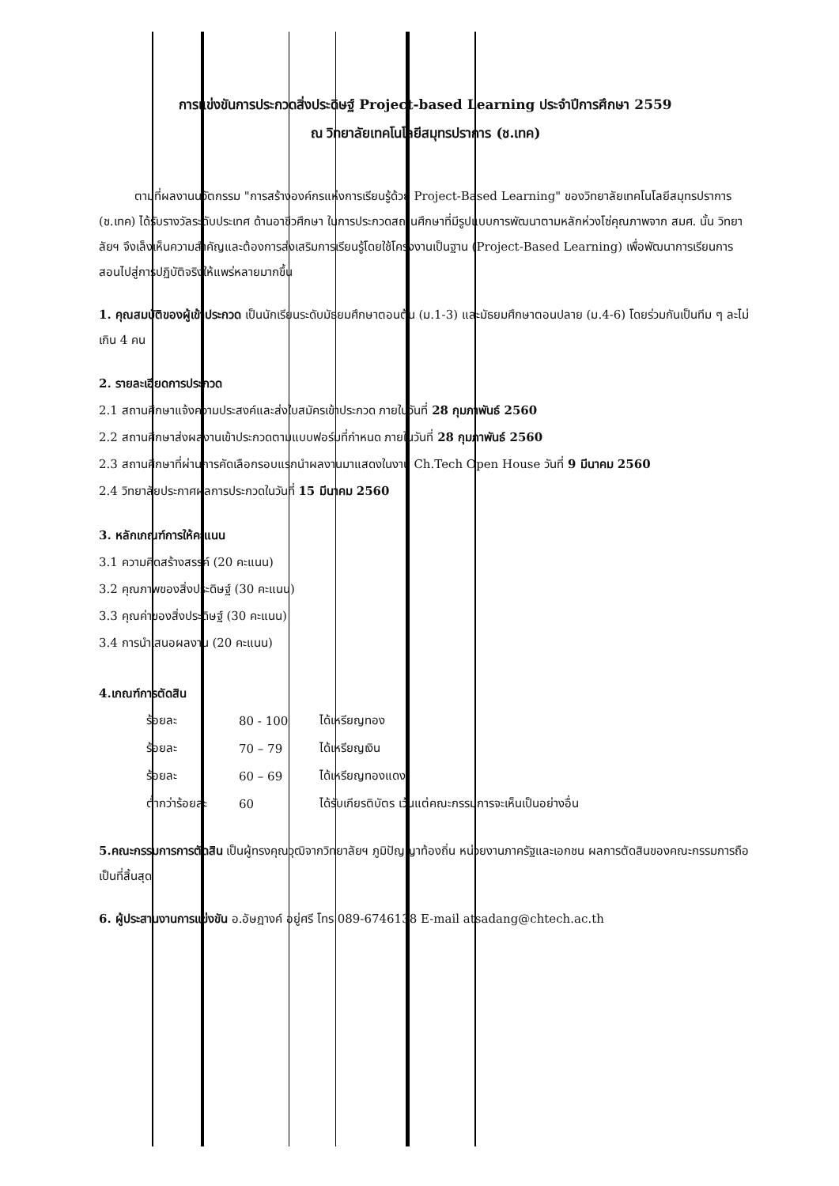การแข่งขันการประกวดสิ่งประดิษฐ์ Project-based Learning ประจำปีการศึกษา 2559
ณ วิทยาลัยเทคโนโลยีสมุทรปราการ (ช.เทค)
   ตามที่ผลงานนวัตกรรม "การสร้างองค์กรแห่งการเรียนรู้ด้วย Project-Based Learning" ของวิทยาลัยเทคโนโลยีสมุทรปราการ (ช.เทค) ได้รับรางวัลระดับประเทศ ด้านอาชีวศึกษา ในการประกวดสถานศึกษาที่มีรูปแบบการพัฒนาตามหลักห่วงโซ่คุณภาพจาก สมศ. นั้น วิทยาลัยฯ จึงเล็งเห็นความสำคัญและต้องการส่งเสริมการเรียนรู้โดยใช้โครงงานเป็นฐาน (Project-Based Learning) เพื่อพัฒนาการเรียนการสอนไปสู่การปฏิบัติจริงให้แพร่หลายมากขึ้น
1. คุณสมบัติของผู้เข้าประกวด เป็นนักเรียนระดับมัธยมศึกษาตอนต้น (ม.1-3) และมัธยมศึกษาตอนปลาย (ม.4-6) โดยร่วมกันเป็นทีม ๆ ละไม่เกิน 4 คน
2. รายละเอียดการประกวด
2.1 สถานศึกษาแจ้งความประสงค์และส่งใบสมัครเข้าประกวด ภายในวันที่ 28 กุมภาพันธ์ 2560
2.2 สถานศึกษาส่งผลงานเข้าประกวดตามแบบฟอร์มที่กำหนด ภายในวันที่ 28 กุมภาพันธ์ 2560
2.3 สถานศึกษาที่ผ่านการคัดเลือกรอบแรกนำผลงานมาแสดงในงาน Ch.Tech Open House วันที่ 9 มีนาคม 2560
2.4 วิทยาลัยประกาศผลการประกวดในวันที่ 15 มีนาคม 2560
3. หลักเกณฑ์การให้คะแนน
3.1 ความคิดสร้างสรรค์ (20 คะแนน)
3.2 คุณภาพของสิ่งประดิษฐ์ (30 คะแนน)
3.3 คุณค่าของสิ่งประดิษฐ์ (30 คะแนน)
3.4 การนำเสนอผลงาน (20 คะแนน)
4.เกณฑ์การตัดสิน
| ร้อยละ | 80 - 100 | ได้เหรียญทอง |
| ร้อยละ | 70 – 79 | ได้เหรียญเงิน |
| ร้อยละ | 60 – 69 | ได้เหรียญทองแดง |
| ต่ำกว่าร้อยละ | 60 | ได้รับเกียรติบัตร เว้นแต่คณะกรรมการจะเห็นเป็นอย่างอื่น |
5.คณะกรรมการการตัดสิน เป็นผู้ทรงคุณวุฒิจากวิทยาลัยฯ ภูมิปัญญาท้องถิ่น หน่วยงานภาครัฐและเอกชน ผลการตัดสินของคณะกรรมการถือเป็นที่สิ้นสุด
6. ผู้ประสานงานการแข่งขัน อ.อัษฎางค์ อยู่ศรี โทร 089-6746138 E-mail atsadang@chtech.ac.th